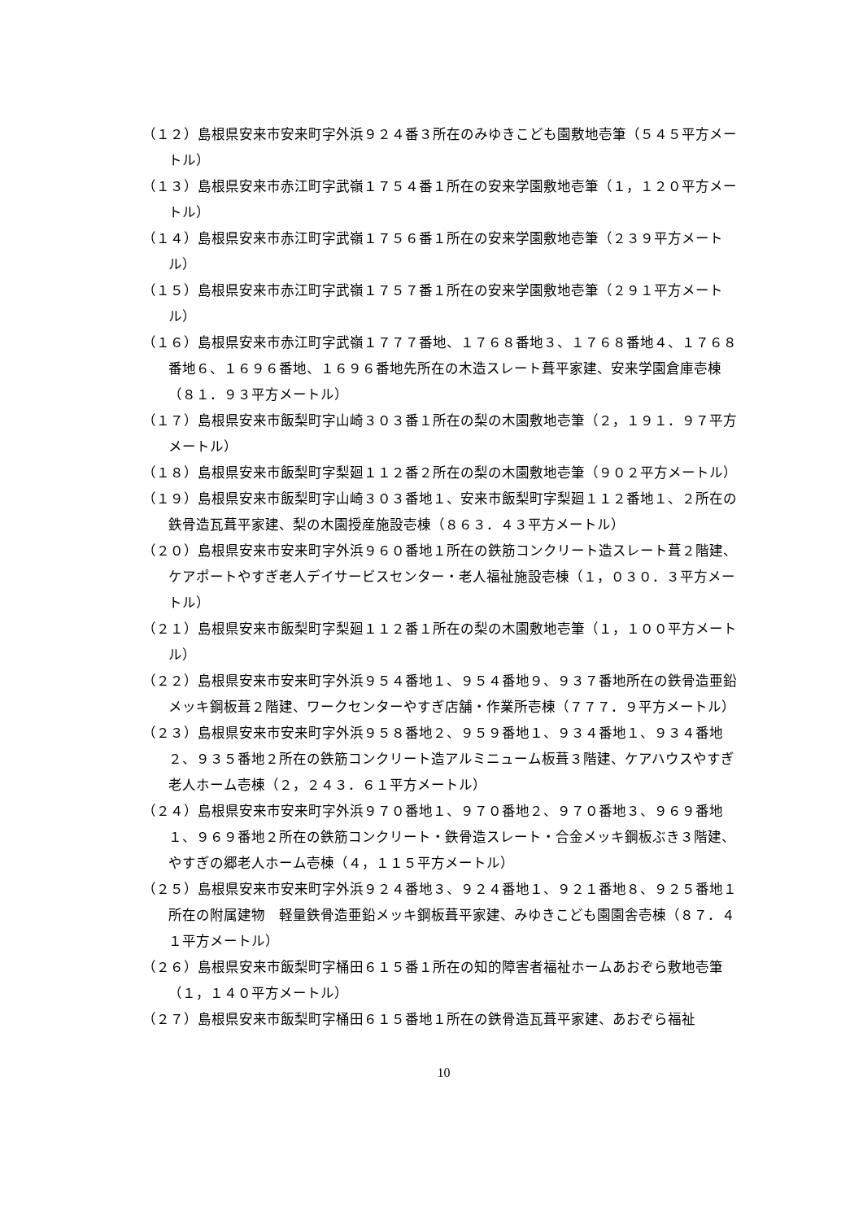（１２）島根県安来市安来町字外浜９２４番３所在のみゆきこども園敷地壱筆（５４５平方メートル）
（１３）島根県安来市赤江町字武嶺１７５４番１所在の安来学園敷地壱筆（１，１２０平方メートル）
（１４）島根県安来市赤江町字武嶺１７５６番１所在の安来学園敷地壱筆（２３９平方メートル）
（１５）島根県安来市赤江町字武嶺１７５７番１所在の安来学園敷地壱筆（２９１平方メートル）
（１６）島根県安来市赤江町字武嶺１７７７番地、１７６８番地３、１７６８番地４、１７６８番地６、１６９６番地、１６９６番地先所在の木造スレート葺平家建、安来学園倉庫壱棟（８１．９３平方メートル）
（１７）島根県安来市飯梨町字山崎３０３番１所在の梨の木園敷地壱筆（２，１９１．９７平方メートル）
（１８）島根県安来市飯梨町字梨廻１１２番２所在の梨の木園敷地壱筆（９０２平方メートル）
（１９）島根県安来市飯梨町字山崎３０３番地１、安来市飯梨町字梨廻１１２番地１、２所在の鉄骨造瓦葺平家建、梨の木園授産施設壱棟（８６３．４３平方メートル）
（２０）島根県安来市安来町字外浜９６０番地１所在の鉄筋コンクリート造スレート葺２階建、ケアポートやすぎ老人デイサービスセンター・老人福祉施設壱棟（１，０３０．３平方メートル）
（２１）島根県安来市飯梨町字梨廻１１２番１所在の梨の木園敷地壱筆（１，１００平方メートル）
（２２）島根県安来市安来町字外浜９５４番地１、９５４番地９、９３７番地所在の鉄骨造亜鉛メッキ鋼板葺２階建、ワークセンターやすぎ店舗・作業所壱棟（７７７．９平方メートル）
（２３）島根県安来市安来町字外浜９５８番地２、９５９番地１、９３４番地１、９３４番地２、９３５番地２所在の鉄筋コンクリート造アルミニューム板葺３階建、ケアハウスやすぎ老人ホーム壱棟（２，２４３．６１平方メートル）
（２４）島根県安来市安来町字外浜９７０番地１、９７０番地２、９７０番地３、９６９番地１、９６９番地２所在の鉄筋コンクリート・鉄骨造スレート・合金メッキ鋼板ぶき３階建、やすぎの郷老人ホーム壱棟（４，１１５平方メートル）
（２５）島根県安来市安来町字外浜９２４番地３、９２４番地１、９２１番地８、９２５番地１所在の附属建物　軽量鉄骨造亜鉛メッキ鋼板葺平家建、みゆきこども園園舎壱棟（８７．４１平方メートル）
（２６）島根県安来市飯梨町字桶田６１５番１所在の知的障害者福祉ホームあおぞら敷地壱筆（１，１４０平方メートル）
（２７）島根県安来市飯梨町字桶田６１５番地１所在の鉄骨造瓦葺平家建、あおぞら福祉
10